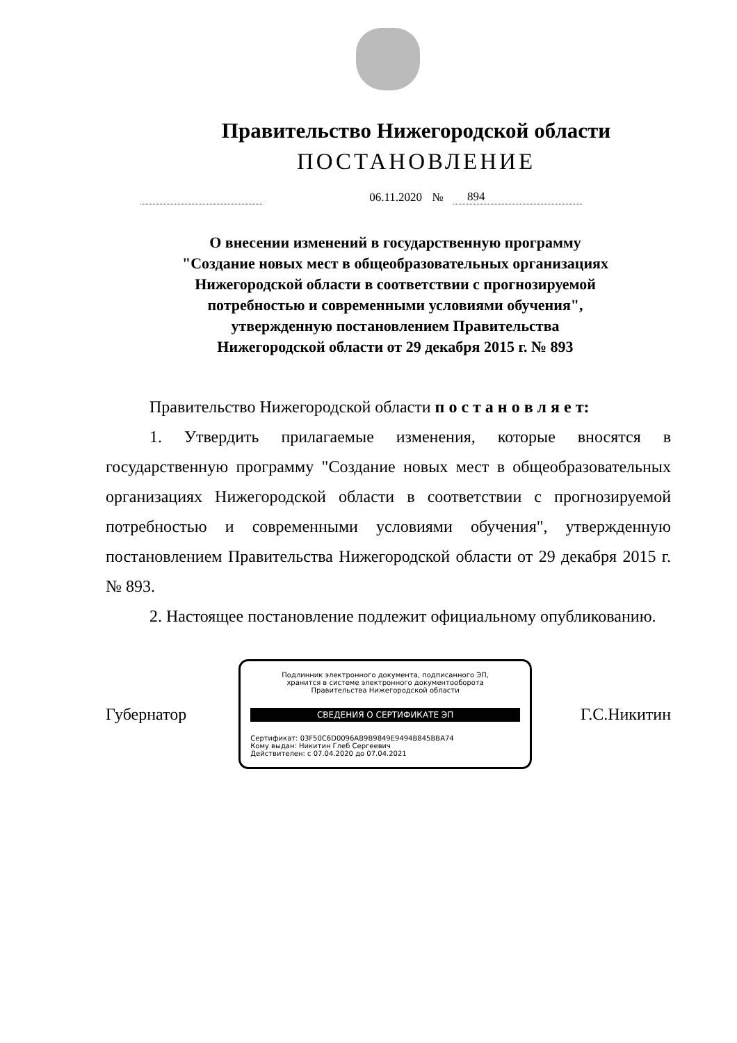Правительство Нижегородской области
ПОСТАНОВЛЕНИЕ
06.11.2020
№
894
О внесении изменений в государственную программу
"Создание новых мест в общеобразовательных организациях
Нижегородской области в соответствии с прогнозируемой
потребностью и современными условиями обучения",
утвержденную постановлением Правительства
Нижегородской области от 29 декабря 2015 г. № 893
Правительство Нижегородской области п о с т а н о в л я е т:
1. Утвердить прилагаемые изменения, которые вносятся в государственную программу "Создание новых мест в общеобразовательных организациях Нижегородской области в соответствии с прогнозируемой потребностью и современными условиями обучения", утвержденную постановлением Правительства Нижегородской области от 29 декабря 2015 г. № 893.
2. Настоящее постановление подлежит официальному опубликованию.
Губернатор
Подлинник электронного документа, подписанного ЭП,
хранится в системе электронного документооборота
Правительства Нижегородской области
СВЕДЕНИЯ О СЕРТИФИКАТЕ ЭП
Сертификат: 03F50C6D0096AB9B9849E9494B845BBA74
Кому выдан: Никитин Глеб Сергеевич
Действителен: с 07.04.2020 до 07.04.2021
Г.С.Никитин